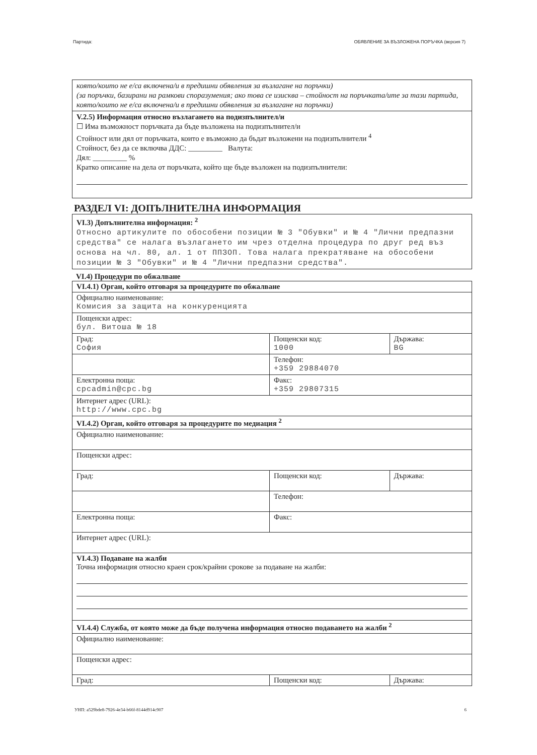Партида: ОБЯВЛЕНИЕ ЗА ВЪЗЛОЖЕНА ПОРЪЧКА (версия 7)
която/които не е/са включена/и в предишни обявления за възлагане на поръчки)
(за поръчки, базирани на рамкови споразумения; ако това се изисква – стойност на поръчката/ите за тази партида, която/които не е/са включена/и в предишни обявления за възлагане на поръчки)
V.2.5) Информация относно възлагането на подизпълнител/и
☐ Има възможност поръчката да бъде възложена на подизпълнител/и
Стойност или дял от поръчката, които е възможно да бъдат възложени на подизпълнители <sup>4</sup>
Стойност, без да се включва ДДС: _________ Валута:
Дял: _________ %
Кратко описание на дела от поръчката, който ще бъде възложен на подизпълнители:
РАЗДЕЛ VI: ДОПЪЛНИТЕЛНА ИНФОРМАЦИЯ
VI.3) Допълнителна информация: <sup>2</sup>
Относно артикулите по обособени позиции № 3 "Обувки" и № 4 "Лични предпазни средства" се налага възлагането им чрез отделна процедура по друг ред въз основа на чл. 80, ал. 1 от ППЗОП. Това налага прекратяване на обособени позиции № 3 "Обувки" и № 4 "Лични предпазни средства".
VI.4) Процедури по обжалване
| VI.4.1) Орган, който отговаря за процедурите по обжалване | | |
| Официално наименование: Комисия за защита на конкуренцията | | |
| Пощенски адрес: бул. Витоша № 18 | | |
| Град: София | Пощенски код: 1000 | Държава: BG |
| | Телефон: +359 29884070 | |
| Електронна поща: cpcadmin@cpc.bg | Факс: +359 29807315 | |
| Интернет адрес (URL): http://www.cpc.bg | | |
| VI.4.2) Орган, който отговаря за процедурите по медиация <sup>2</sup> | | |
| Официално наименование: | | |
| Пощенски адрес: | | |
| Град: | Пощенски код: | Държава: |
| | Телефон: | |
| Електронна поща: | Факс: | |
| Интернет адрес (URL): | | |
| VI.4.3) Подаване на жалби Точна информация относно краен срок/крайни срокове за подаване на жалби: | | |
| VI.4.4) Служба, от която може да бъде получена информация относно подаването на жалби <sup>2</sup> | | |
| Официално наименование: | | |
| Пощенски адрес: | | |
| Град: | Пощенски код: | Държава: |
УНП: a529bde8-7926-4e34-b66f-8144d914c907 6